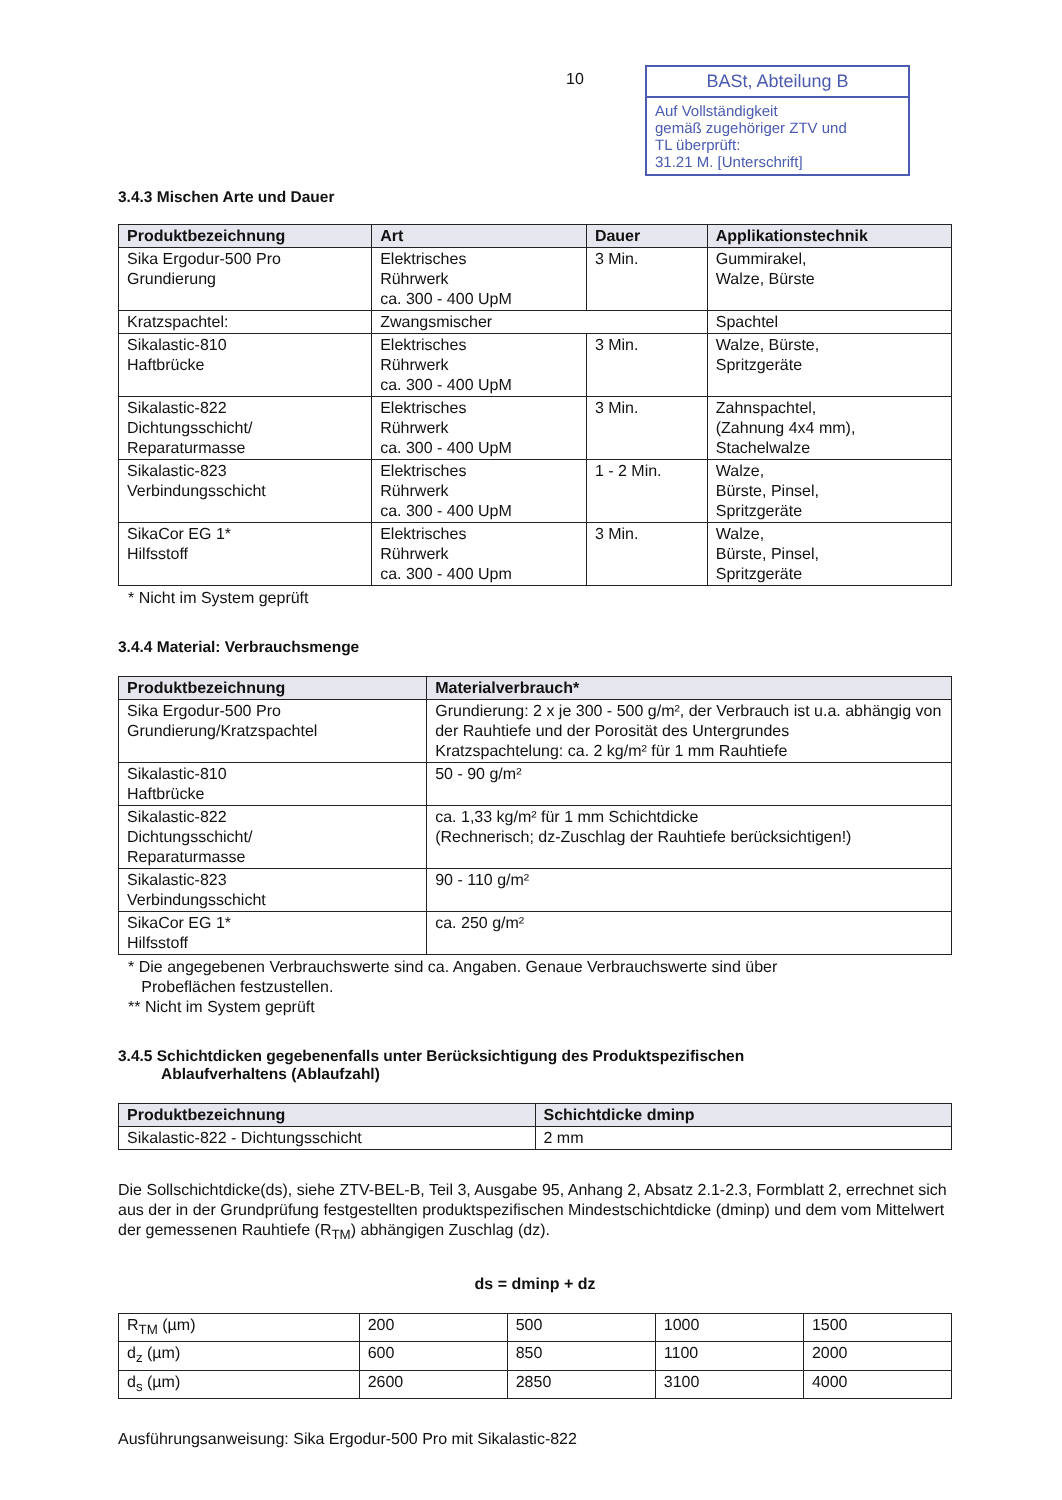10
BASt, Abteilung B
Auf Vollständigkeit
gemäß zugehöriger ZTV und
TL überprüft:
31.21 M. [Unterschrift]
3.4.3 Mischen Arte und Dauer
| Produktbezeichnung | Art | Dauer | Applikationstechnik |
| --- | --- | --- | --- |
| Sika Ergodur-500 Pro Grundierung | Elektrisches Rührwerk ca. 300 - 400 UpM | 3 Min. | Gummirakel, Walze, Bürste |
| Kratzspachtel: | Zwangsmischer | | Spachtel |
| Sikalastic-810 Haftbrücke | Elektrisches Rührwerk ca. 300 - 400 UpM | 3 Min. | Walze, Bürste, Spritzgeräte |
| Sikalastic-822 Dichtungsschicht/ Reparaturmasse | Elektrisches Rührwerk ca. 300 - 400 UpM | 3 Min. | Zahnspachtel, (Zahnung 4x4 mm), Stachelwalze |
| Sikalastic-823 Verbindungsschicht | Elektrisches Rührwerk ca. 300 - 400 UpM | 1 - 2 Min. | Walze, Bürste, Pinsel, Spritzgeräte |
| SikaCor EG 1* Hilfsstoff | Elektrisches Rührwerk ca. 300 - 400 Upm | 3 Min. | Walze, Bürste, Pinsel, Spritzgeräte |
* Nicht im System geprüft
3.4.4 Material: Verbrauchsmenge
| Produktbezeichnung | Materialverbrauch* |
| --- | --- |
| Sika Ergodur-500 Pro Grundierung/Kratzspachtel | Grundierung: 2 x je 300 - 500 g/m², der Verbrauch ist u.a. abhängig von der Rauhtiefe und der Porosität des Untergrundes Kratzspachtelung: ca. 2 kg/m² für 1 mm Rauhtiefe |
| Sikalastic-810 Haftbrücke | 50 - 90 g/m² |
| Sikalastic-822 Dichtungsschicht/ Reparaturmasse | ca. 1,33 kg/m² für 1 mm Schichtdicke (Rechnerisch; dz-Zuschlag der Rauhtiefe berücksichtigen!) |
| Sikalastic-823 Verbindungsschicht | 90 - 110 g/m² |
| SikaCor EG 1* Hilfsstoff | ca. 250 g/m² |
* Die angegebenen Verbrauchswerte sind ca. Angaben. Genaue Verbrauchswerte sind über
Probeflächen festzustellen.
** Nicht im System geprüft
3.4.5 Schichtdicken gegebenenfalls unter Berücksichtigung des Produktspezifischen
Ablaufverhaltens (Ablaufzahl)
| Produktbezeichnung | Schichtdicke dminp |
| --- | --- |
| Sikalastic-822 - Dichtungsschicht | 2 mm |
Die Sollschichtdicke(ds), siehe ZTV-BEL-B, Teil 3, Ausgabe 95, Anhang 2, Absatz 2.1-2.3, Formblatt 2, errechnet sich aus der in der Grundprüfung festgestellten produktspezifischen Mindestschichtdicke (dminp) und dem vom Mittelwert der gemessenen Rauhtiefe (R<sub>TM</sub>) abhängigen Zuschlag (dz).
ds = dminp + dz
| R<sub>TM</sub> (µm) | 200 | 500 | 1000 | 1500 |
| d<sub>z</sub> (µm) | 600 | 850 | 1100 | 2000 |
| d<sub>s</sub> (µm) | 2600 | 2850 | 3100 | 4000 |
Ausführungsanweisung: Sika Ergodur-500 Pro mit Sikalastic-822